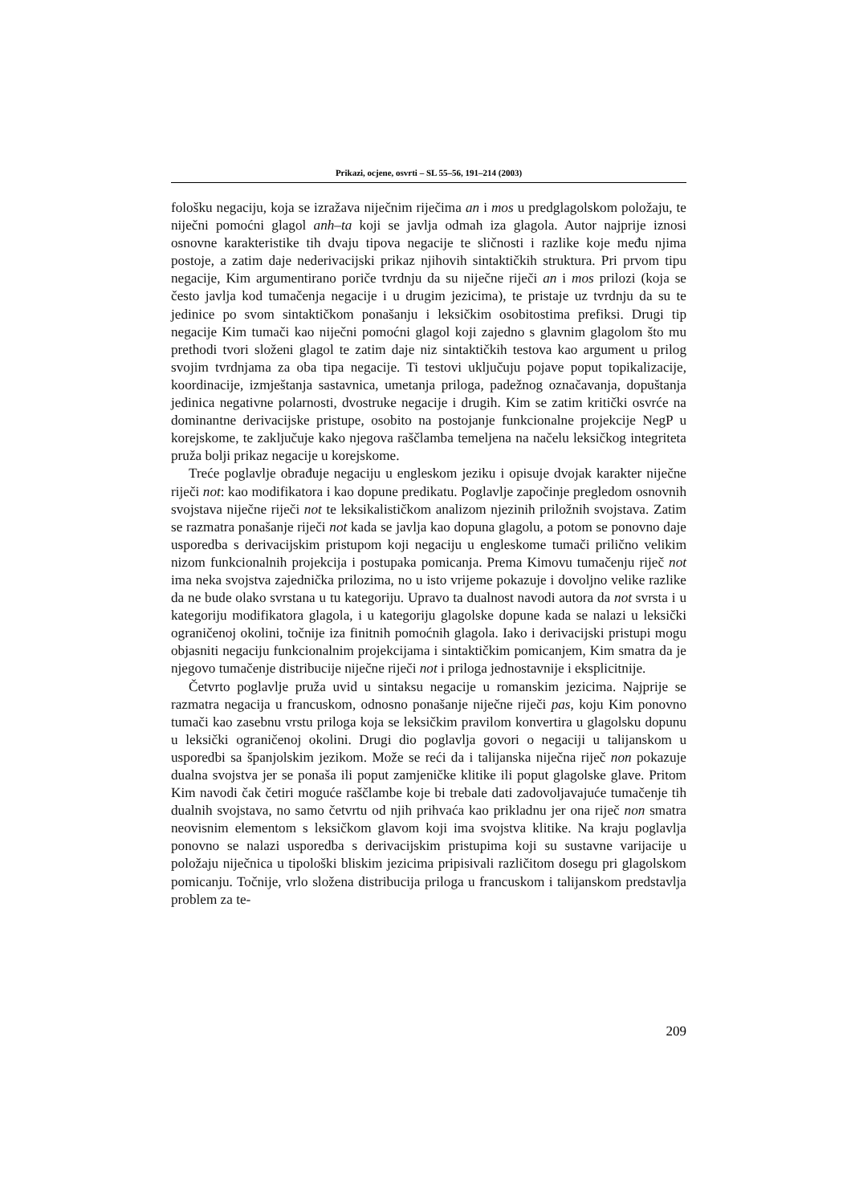Prikazi, ocjene, osvrti – SL 55–56, 191–214 (2003)
fološku negaciju, koja se izražava niječnim riječima an i mos u predglagolskom položaju, te niječni pomoćni glagol anh–ta koji se javlja odmah iza glagola. Autor najprije iznosi osnovne karakteristike tih dvaju tipova negacije te sličnosti i razlike koje među njima postoje, a zatim daje nederivacijski prikaz njihovih sintaktičkih struktura. Pri prvom tipu negacije, Kim argumentirano poriče tvrdnju da su niječne riječi an i mos prilozi (koja se često javlja kod tumačenja negacije i u drugim jezicima), te pristaje uz tvrdnju da su te jedinice po svom sintaktičkom ponašanju i leksičkim osobitostima prefiksi. Drugi tip negacije Kim tumači kao niječni pomoćni glagol koji zajedno s glavnim glagolom što mu prethodi tvori složeni glagol te zatim daje niz sintaktičkih testova kao argument u prilog svojim tvrdnjama za oba tipa negacije. Ti testovi uključuju pojave poput topikalizacije, koordinacije, izmještanja sastavnica, umetanja priloga, padežnog označavanja, dopuštanja jedinica negativne polarnosti, dvostruke negacije i drugih. Kim se zatim kritički osvrće na dominantne derivacijske pristupe, osobito na postojanje funkcionalne projekcije NegP u korejskome, te zaključuje kako njegova raščlamba temeljena na načelu leksičkog integriteta pruža bolji prikaz negacije u korejskome.
Treće poglavlje obrađuje negaciju u engleskom jeziku i opisuje dvojak karakter niječne riječi not: kao modifikatora i kao dopune predikatu. Poglavlje započinje pregledom osnovnih svojstava niječne riječi not te leksikalističkom analizom njezinih priložnih svojstava. Zatim se razmatra ponašanje riječi not kada se javlja kao dopuna glagolu, a potom se ponovno daje usporedba s derivacijskim pristupom koji negaciju u engleskome tumači prilično velikim nizom funkcionalnih projekcija i postupaka pomicanja. Prema Kimovu tumačenju riječ not ima neka svojstva zajednička prilozima, no u isto vrijeme pokazuje i dovoljno velike razlike da ne bude olako svrstana u tu kategoriju. Upravo ta dualnost navodi autora da not svrsta i u kategoriju modifikatora glagola, i u kategoriju glagolske dopune kada se nalazi u leksički ograničenoj okolini, točnije iza finitnih pomoćnih glagola. Iako i derivacijski pristupi mogu objasniti negaciju funkcionalnim projekcijama i sintaktičkim pomicanjem, Kim smatra da je njegovo tumačenje distribucije niječne riječi not i priloga jednostavnije i eksplicitnije.
Četvrto poglavlje pruža uvid u sintaksu negacije u romanskim jezicima. Najprije se razmatra negacija u francuskom, odnosno ponašanje niječne riječi pas, koju Kim ponovno tumači kao zasebnu vrstu priloga koja se leksičkim pravilom konvertira u glagolsku dopunu u leksički ograničenoj okolini. Drugi dio poglavlja govori o negaciji u talijanskom u usporedbi sa španjolskim jezikom. Može se reći da i talijanska niječna riječ non pokazuje dualna svojstva jer se ponaša ili poput zamjeničke klitike ili poput glagolske glave. Pritom Kim navodi čak četiri moguće raščlambe koje bi trebale dati zadovoljavajuće tumačenje tih dualnih svojstava, no samo četvrtu od njih prihvaća kao prikladnu jer ona riječ non smatra neovisnim elementom s leksičkom glavom koji ima svojstva klitike. Na kraju poglavlja ponovno se nalazi usporedba s derivacijskim pristupima koji su sustavne varijacije u položaju niječnica u tipološki bliskim jezicima pripisivali različitom dosegu pri glagolskom pomicanju. Točnije, vrlo složena distribucija priloga u francuskom i talijanskom predstavlja problem za te-
209